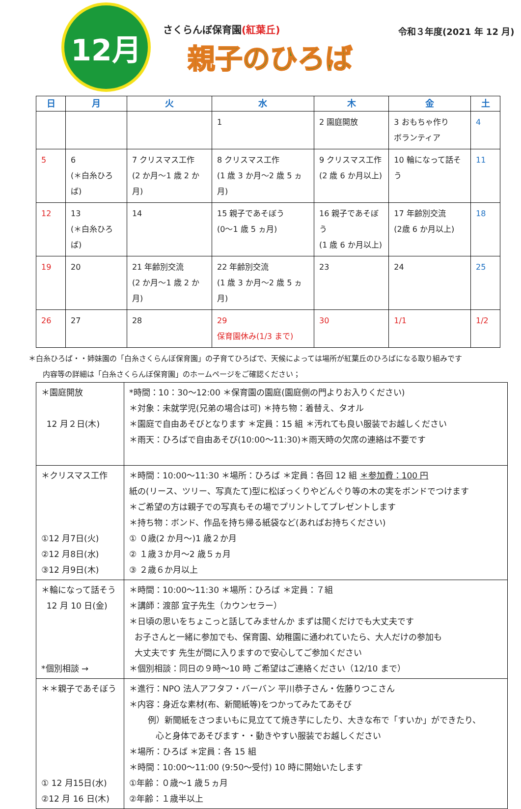12月
さくらんぼ保育園(紅葉丘)
親子のひろば
令和３年度(2021 年 12 月)
| 日 | 月 | 火 | 水 | 木 | 金 | 土 |
| --- | --- | --- | --- | --- | --- | --- |
| | | | 1 | 2 園庭開放 | 3 おもちゃ作り ボランティア | 4 |
| 5 | 6 (＊白糸ひろば) | 7 クリスマス工作 (2 か月～1 歳 2 か月) | 8 クリスマス工作 (1 歳 3 か月～2 歳 5 ヵ月) | 9 クリスマス工作 (2 歳 6 か月以上) | 10 輪になって話そう | 11 |
| 12 | 13 (＊白糸ひろば) | 14 | 15 親子であそぼう (0～1 歳 5 ヵ月) | 16 親子であそぼう (1 歳 6 か月以上) | 17 年齢別交流 (2歳 6 か月以上) | 18 |
| 19 | 20 | 21 年齢別交流 (2 か月～1 歳 2 か月) | 22 年齢別交流 (1 歳 3 か月～2 歳 5 ヵ月) | 23 | 24 | 25 |
| 26 | 27 | 28 | 29 保育園休み(1/3 まで) | 30 | 1/1 | 1/2 |
＊白糸ひろば・・姉妹園の「白糸さくらんぼ保育園」の子育てひろばで、天候によっては場所が紅葉丘のひろばになる取り組みです
内容等の詳細は「白糸さくらんぼ保育園」のホームページをご確認ください；
| ＊園庭開放 12 月２日(木) | *時間：10：30～12:00 ＊保育園の園庭(園庭側の門よりお入りください) ＊対象：未就学児(兄弟の場合は可) ＊持ち物：着替え、タオル ＊園庭で自由あそびとなります ＊定員：15 組 ＊汚れても良い服装でお越しください ＊雨天：ひろばで自由あそび(10:00～11:30)＊雨天時の欠席の連絡は不要です |
| ＊クリスマス工作 ①12 月7日(火) ②12 月8日(水) ③12 月9日(木) | ＊時間：10:00～11:30 ＊場所：ひろば ＊定員：各回 12 組 ＊参加費：100 円 紙の(リース、ツリー、写真たて)型に松ぼっくりやどんぐり等の木の実をボンドでつけます ＊ご希望の方は親子での写真もその場でプリントしてプレゼントします ＊持ち物：ボンド、作品を持ち帰る紙袋など(あればお持ちください) ① ０歳(2 か月～)1 歳２か月 ② １歳３か月～2 歳５ヵ月 ③ ２歳６か月以上 |
| ＊輪になって話そう 12 月 10 日(金) *個別相談 → | ＊時間：10:00～11:30 ＊場所：ひろば ＊定員：７組 ＊講師：渡部 宜子先生（カウンセラー） ＊日頃の思いをちょこっと話してみませんか まずは聞くだけでも大丈夫です お子さんと一緒に参加でも、保育園、幼稚園に通われていたら、大人だけの参加も 大丈夫です 先生が間に入りますので安心してご参加ください ＊個別相談：同日の９時～10 時 ご希望はご連絡ください（12/10 まで） |
| ＊＊親子であそぼう ① 12 月15日(水) ②12 月 16 日(木) | ＊進行：NPO 法人アフタフ・バーバン 平川恭子さん・佐藤りつこさん ＊内容：身近な素材(布、新聞紙等)をつかってみたてあそび 例）新聞紙をさつまいもに見立てて焼き芋にしたり、大きな布で「すいか」ができたり、 心と身体であそびます・・動きやすい服装でお越しください ＊場所：ひろば ＊定員：各 15 組 ＊時間：10:00～11:00 (9:50～受付) 10 時に開始いたします ①年齢：０歳～1 歳５ヵ月 ②年齢：１歳半以上 |